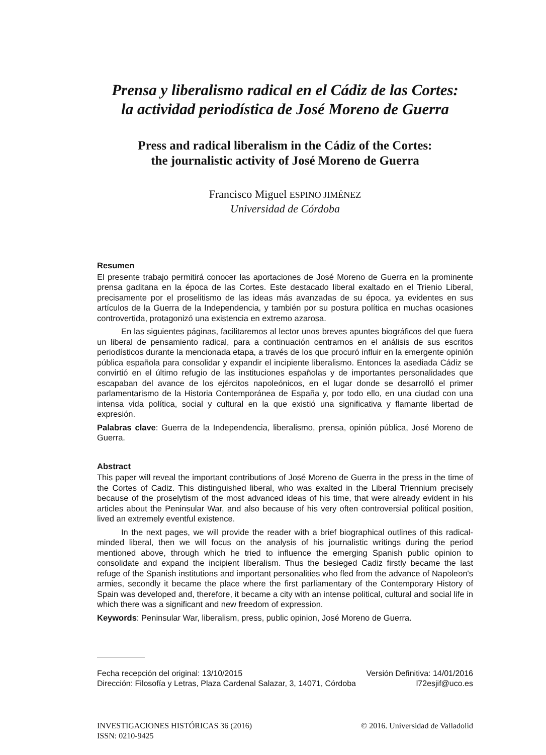Prensa y liberalismo radical en el Cádiz de las Cortes:
la actividad periodística de José Moreno de Guerra
Press and radical liberalism in the Cádiz of the Cortes:
the journalistic activity of José Moreno de Guerra
Francisco Miguel ESPINO JIMÉNEZ
Universidad de Córdoba
Resumen
El presente trabajo permitirá conocer las aportaciones de José Moreno de Guerra en la prominente prensa gaditana en la época de las Cortes. Este destacado liberal exaltado en el Trienio Liberal, precisamente por el proselitismo de las ideas más avanzadas de su época, ya evidentes en sus artículos de la Guerra de la Independencia, y también por su postura política en muchas ocasiones controvertida, protagonizó una existencia en extremo azarosa.
En las siguientes páginas, facilitaremos al lector unos breves apuntes biográficos del que fuera un liberal de pensamiento radical, para a continuación centrarnos en el análisis de sus escritos periodísticos durante la mencionada etapa, a través de los que procuró influir en la emergente opinión pública española para consolidar y expandir el incipiente liberalismo. Entonces la asediada Cádiz se convirtió en el último refugio de las instituciones españolas y de importantes personalidades que escapaban del avance de los ejércitos napoleónicos, en el lugar donde se desarrolló el primer parlamentarismo de la Historia Contemporánea de España y, por todo ello, en una ciudad con una intensa vida política, social y cultural en la que existió una significativa y flamante libertad de expresión.
Palabras clave: Guerra de la Independencia, liberalismo, prensa, opinión pública, José Moreno de Guerra.
Abstract
This paper will reveal the important contributions of José Moreno de Guerra in the press in the time of the Cortes of Cadiz. This distinguished liberal, who was exalted in the Liberal Triennium precisely because of the proselytism of the most advanced ideas of his time, that were already evident in his articles about the Peninsular War, and also because of his very often controversial political position, lived an extremely eventful existence.
In the next pages, we will provide the reader with a brief biographical outlines of this radical-minded liberal, then we will focus on the analysis of his journalistic writings during the period mentioned above, through which he tried to influence the emerging Spanish public opinion to consolidate and expand the incipient liberalism. Thus the besieged Cadiz firstly became the last refuge of the Spanish institutions and important personalities who fled from the advance of Napoleon's armies, secondly it became the place where the first parliamentary of the Contemporary History of Spain was developed and, therefore, it became a city with an intense political, cultural and social life in which there was a significant and new freedom of expression.
Keywords: Peninsular War, liberalism, press, public opinion, José Moreno de Guerra.
Fecha recepción del original: 13/10/2015 Versión Definitiva: 14/01/2016
Dirección: Filosofía y Letras, Plaza Cardenal Salazar, 3, 14071, Córdoba l72esjif@uco.es
INVESTIGACIONES HISTÓRICAS 36 (2016) © 2016. Universidad de Valladolid
ISSN: 0210-9425